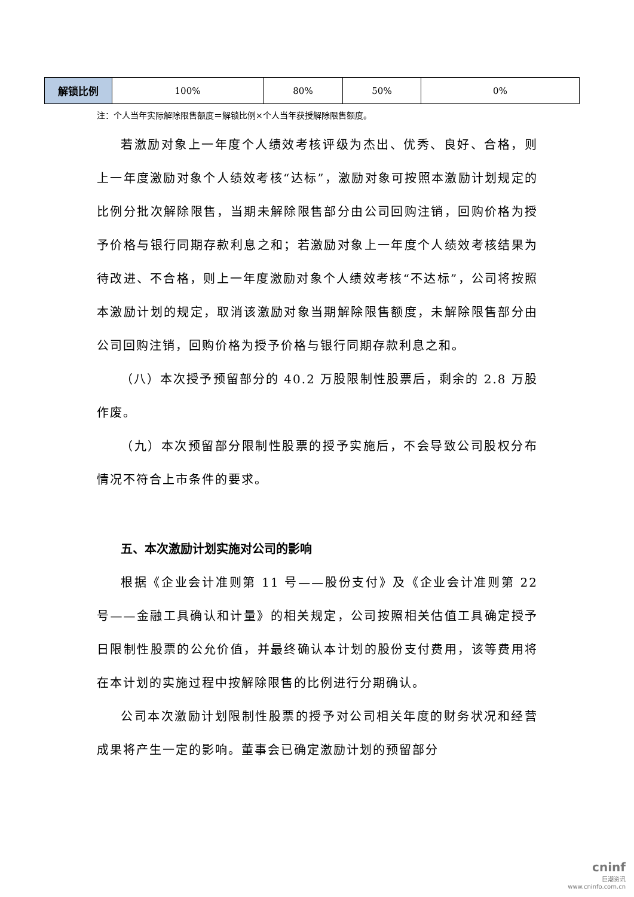| 解锁比例 | 100% | 80% | 50% | 0% |
注：个人当年实际解除限售额度＝解锁比例×个人当年获授解除限售额度。
若激励对象上一年度个人绩效考核评级为杰出、优秀、良好、合格，则上一年度激励对象个人绩效考核“达标”，激励对象可按照本激励计划规定的比例分批次解除限售，当期未解除限售部分由公司回购注销，回购价格为授予价格与银行同期存款利息之和；若激励对象上一年度个人绩效考核结果为待改进、不合格，则上一年度激励对象个人绩效考核“不达标”，公司将按照本激励计划的规定，取消该激励对象当期解除限售额度，未解除限售部分由公司回购注销，回购价格为授予价格与银行同期存款利息之和。
（八）本次授予预留部分的 40.2 万股限制性股票后，剩余的 2.8 万股作废。
（九）本次预留部分限制性股票的授予实施后，不会导致公司股权分布情况不符合上市条件的要求。
五、本次激励计划实施对公司的影响
根据《企业会计准则第 11 号——股份支付》及《企业会计准则第 22 号——金融工具确认和计量》的相关规定，公司按照相关估值工具确定授予日限制性股票的公允价值，并最终确认本计划的股份支付费用，该等费用将在本计划的实施过程中按解除限售的比例进行分期确认。
公司本次激励计划限制性股票的授予对公司相关年度的财务状况和经营成果将产生一定的影响。董事会已确定激励计划的预留部分
cninf
巨潮资讯
www.cninfo.com.cn